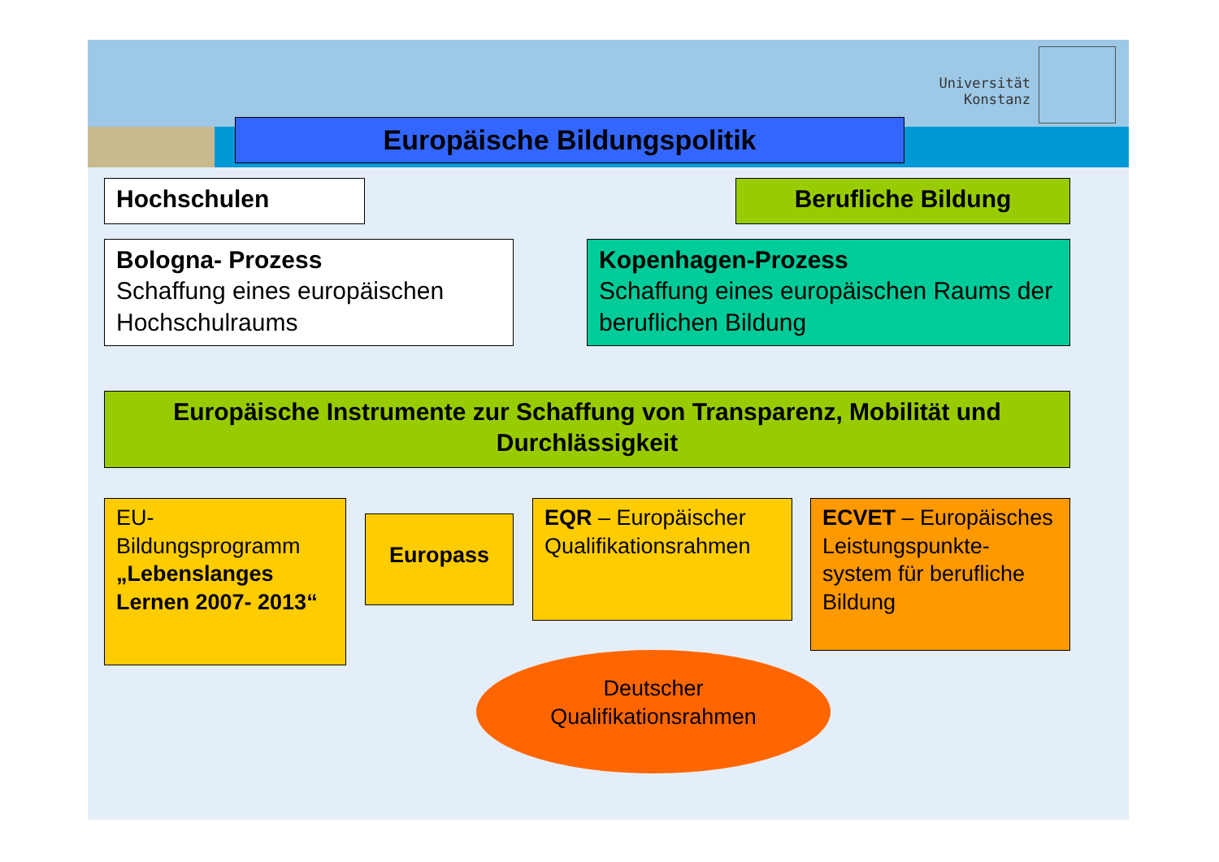Universität
Konstanz
Europäische Bildungspolitik
Hochschulen Berufliche Bildung
Bologna- Prozess
Schaffung eines europäischen Hochschulraums
Kopenhagen-Prozess
Schaffung eines europäischen Raums der beruflichen Bildung
Europäische Instrumente zur Schaffung von Transparenz, Mobilität und Durchlässigkeit
EU-Bildungsprogramm „Lebenslanges Lernen 2007- 2013“
Europass
EQR – Europäischer Qualifikationsrahmen
ECVET – Europäisches Leistungspunkte-system für berufliche Bildung
Deutscher
Qualifikationsrahmen